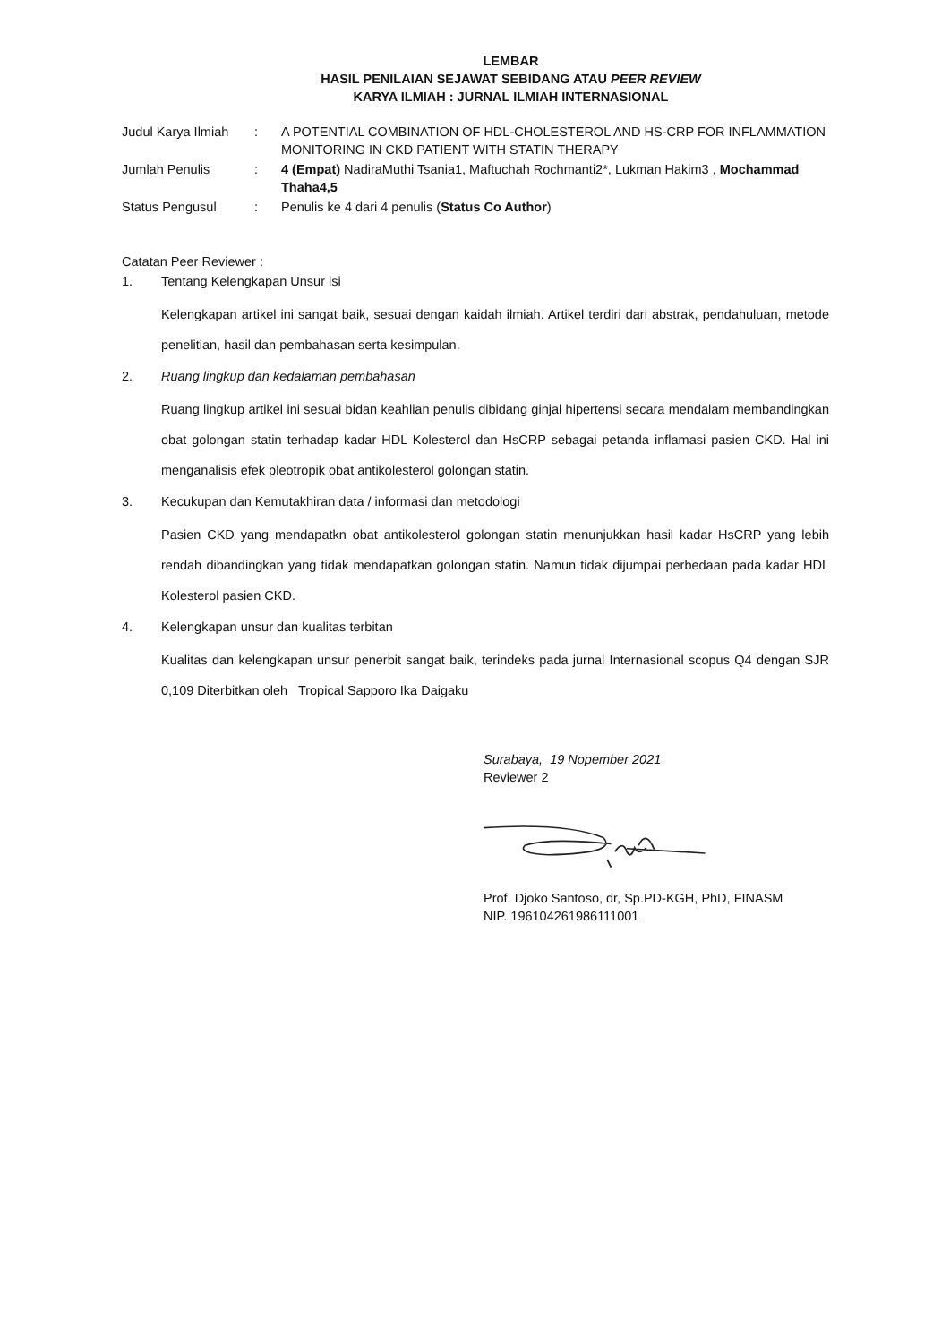LEMBAR
HASIL PENILAIAN SEJAWAT SEBIDANG ATAU PEER REVIEW
KARYA ILMIAH : JURNAL ILMIAH INTERNASIONAL
| Judul Karya Ilmiah | : | A POTENTIAL COMBINATION OF HDL-CHOLESTEROL AND HS-CRP FOR INFLAMMATION MONITORING IN CKD PATIENT WITH STATIN THERAPY |
| Jumlah Penulis | : | 4 (Empat) NadiraMuthi Tsania1, Maftuchah Rochmanti2*, Lukman Hakim3 , Mochammad Thaha4,5 |
| Status Pengusul | : | Penulis ke 4 dari 4 penulis ( Status Co Author ) |
Catatan Peer Reviewer :
1. Tentang Kelengkapan Unsur isi
Kelengkapan artikel ini sangat baik, sesuai dengan kaidah ilmiah. Artikel terdiri dari abstrak, pendahuluan, metode penelitian, hasil dan pembahasan serta kesimpulan.
2. Ruang lingkup dan kedalaman pembahasan
Ruang lingkup artikel ini sesuai bidan keahlian penulis dibidang ginjal hipertensi secara mendalam membandingkan obat golongan statin terhadap kadar HDL Kolesterol dan HsCRP sebagai petanda inflamasi pasien CKD. Hal ini menganalisis efek pleotropik obat antikolesterol golongan statin.
3. Kecukupan dan Kemutakhiran data / informasi dan metodologi
Pasien CKD yang mendapatkn obat antikolesterol golongan statin menunjukkan hasil kadar HsCRP yang lebih rendah dibandingkan yang tidak mendapatkan golongan statin. Namun tidak dijumpai perbedaan pada kadar HDL Kolesterol pasien CKD.
4. Kelengkapan unsur dan kualitas terbitan
Kualitas dan kelengkapan unsur penerbit sangat baik, terindeks pada jurnal Internasional scopus Q4 dengan SJR 0,109 Diterbitkan oleh Tropical Sapporo Ika Daigaku
Surabaya, 19 Nopember 2021
Reviewer 2
Prof. Djoko Santoso, dr, Sp.PD-KGH, PhD, FINASM
NIP. 196104261986111001